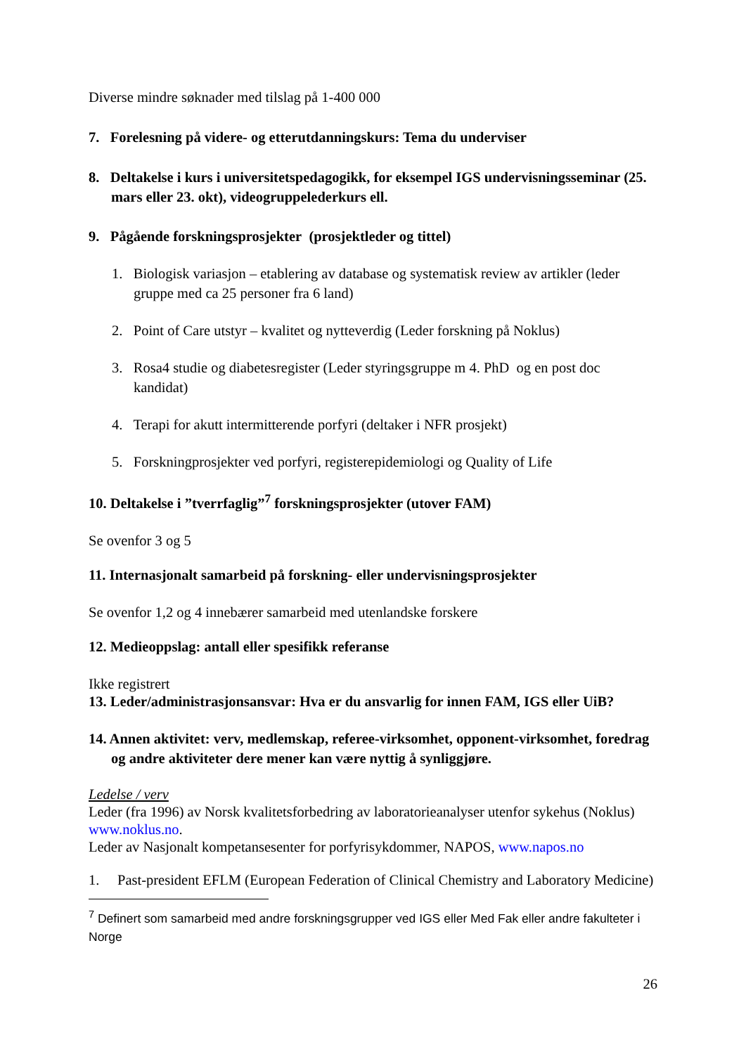Diverse mindre søknader med tilslag på 1-400 000
7. Forelesning på videre- og etterutdanningskurs: Tema du underviser
8. Deltakelse i kurs i universitetspedagogikk, for eksempel IGS undervisningsseminar (25. mars eller 23. okt), videogruppelederkurs ell.
9. Pågående forskningsprosjekter (prosjektleder og tittel)
1. Biologisk variasjon – etablering av database og systematisk review av artikler (leder gruppe med ca 25 personer fra 6 land)
2. Point of Care utstyr – kvalitet og nytteverdig (Leder forskning på Noklus)
3. Rosa4 studie og diabetesregister (Leder styringsgruppe m 4. PhD og en post doc kandidat)
4. Terapi for akutt intermitterende porfyri (deltaker i NFR prosjekt)
5. Forskningprosjekter ved porfyri, registerepidemiologi og Quality of Life
10. Deltakelse i ”tverrfaglig”<sup>7</sup> forskningsprosjekter (utover FAM)
Se ovenfor 3 og 5
11. Internasjonalt samarbeid på forskning- eller undervisningsprosjekter
Se ovenfor 1,2 og 4 innebærer samarbeid med utenlandske forskere
12. Medieoppslag: antall eller spesifikk referanse
Ikke registrert
13. Leder/administrasjonsansvar: Hva er du ansvarlig for innen FAM, IGS eller UiB?
14. Annen aktivitet: verv, medlemskap, referee-virksomhet, opponent-virksomhet, foredrag og andre aktiviteter dere mener kan være nyttig å synliggjøre.
Ledelse / verv
Leder (fra 1996) av Norsk kvalitetsforbedring av laboratorieanalyser utenfor sykehus (Noklus) www.noklus.no.
Leder av Nasjonalt kompetansesenter for porfyrisykdommer, NAPOS, www.napos.no
1. Past-president EFLM (European Federation of Clinical Chemistry and Laboratory Medicine)
<sup>7</sup> Definert som samarbeid med andre forskningsgrupper ved IGS eller Med Fak eller andre fakulteter i Norge
26